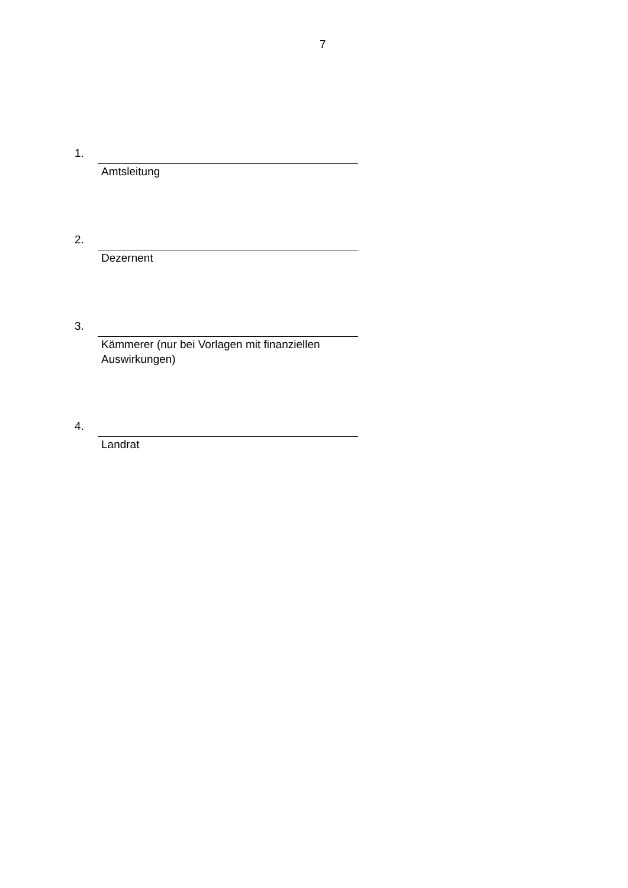7
1.
Amtsleitung
2.
Dezernent
3.
Kämmerer (nur bei Vorlagen mit finanziellen Auswirkungen)
4.
Landrat